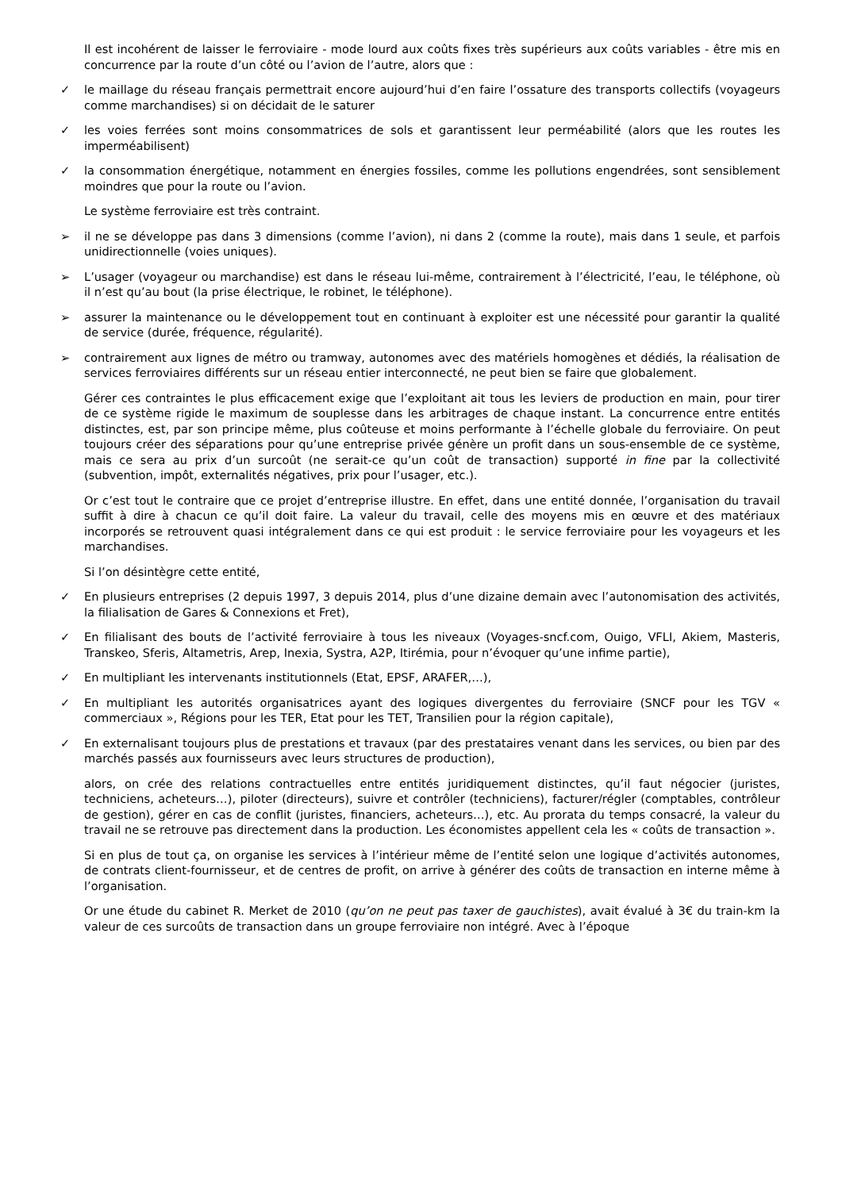Il est incohérent de laisser le ferroviaire - mode lourd aux coûts fixes très supérieurs aux coûts variables - être mis en concurrence par la route d’un côté ou l’avion de l’autre, alors que :
✓ le maillage du réseau français permettrait encore aujourd’hui d’en faire l’ossature des transports collectifs (voyageurs comme marchandises) si on décidait de le saturer
✓ les voies ferrées sont moins consommatrices de sols et garantissent leur perméabilité (alors que les routes les imperméabilisent)
✓ la consommation énergétique, notamment en énergies fossiles, comme les pollutions engendrées, sont sensiblement moindres que pour la route ou l’avion.
Le système ferroviaire est très contraint.
➢ il ne se développe pas dans 3 dimensions (comme l’avion), ni dans 2 (comme la route), mais dans 1 seule, et parfois unidirectionnelle (voies uniques).
➢ L’usager (voyageur ou marchandise) est dans le réseau lui-même, contrairement à l’électricité, l’eau, le téléphone, où il n’est qu’au bout (la prise électrique, le robinet, le téléphone).
➢ assurer la maintenance ou le développement tout en continuant à exploiter est une nécessité pour garantir la qualité de service (durée, fréquence, régularité).
➢ contrairement aux lignes de métro ou tramway, autonomes avec des matériels homogènes et dédiés, la réalisation de services ferroviaires différents sur un réseau entier interconnecté, ne peut bien se faire que globalement.
Gérer ces contraintes le plus efficacement exige que l’exploitant ait tous les leviers de production en main, pour tirer de ce système rigide le maximum de souplesse dans les arbitrages de chaque instant. La concurrence entre entités distinctes, est, par son principe même, plus coûteuse et moins performante à l’échelle globale du ferroviaire. On peut toujours créer des séparations pour qu’une entreprise privée génère un profit dans un sous-ensemble de ce système, mais ce sera au prix d’un surcoût (ne serait-ce qu’un coût de transaction) supporté in fine par la collectivité (subvention, impôt, externalités négatives, prix pour l’usager, etc.).
Or c’est tout le contraire que ce projet d’entreprise illustre. En effet, dans une entité donnée, l’organisation du travail suffit à dire à chacun ce qu’il doit faire. La valeur du travail, celle des moyens mis en œuvre et des matériaux incorporés se retrouvent quasi intégralement dans ce qui est produit : le service ferroviaire pour les voyageurs et les marchandises.
Si l’on désintègre cette entité,
✓ En plusieurs entreprises (2 depuis 1997, 3 depuis 2014, plus d’une dizaine demain avec l’autonomisation des activités, la filialisation de Gares & Connexions et Fret),
✓ En filialisant des bouts de l’activité ferroviaire à tous les niveaux (Voyages-sncf.com, Ouigo, VFLI, Akiem, Masteris, Transkeo, Sferis, Altametris, Arep, Inexia, Systra, A2P, Itirémia, pour n’évoquer qu’une infime partie),
✓ En multipliant les intervenants institutionnels (Etat, EPSF, ARAFER,…),
✓ En multipliant les autorités organisatrices ayant des logiques divergentes du ferroviaire (SNCF pour les TGV « commerciaux », Régions pour les TER, Etat pour les TET, Transilien pour la région capitale),
✓ En externalisant toujours plus de prestations et travaux (par des prestataires venant dans les services, ou bien par des marchés passés aux fournisseurs avec leurs structures de production),
alors, on crée des relations contractuelles entre entités juridiquement distinctes, qu’il faut négocier (juristes, techniciens, acheteurs…), piloter (directeurs), suivre et contrôler (techniciens), facturer/régler (comptables, contrôleur de gestion), gérer en cas de conflit (juristes, financiers, acheteurs…), etc. Au prorata du temps consacré, la valeur du travail ne se retrouve pas directement dans la production. Les économistes appellent cela les « coûts de transaction ».
Si en plus de tout ça, on organise les services à l’intérieur même de l’entité selon une logique d’activités autonomes, de contrats client-fournisseur, et de centres de profit, on arrive à générer des coûts de transaction en interne même à l’organisation.
Or une étude du cabinet R. Merket de 2010 (qu’on ne peut pas taxer de gauchistes), avait évalué à 3€ du train-km la valeur de ces surcoûts de transaction dans un groupe ferroviaire non intégré. Avec à l’époque